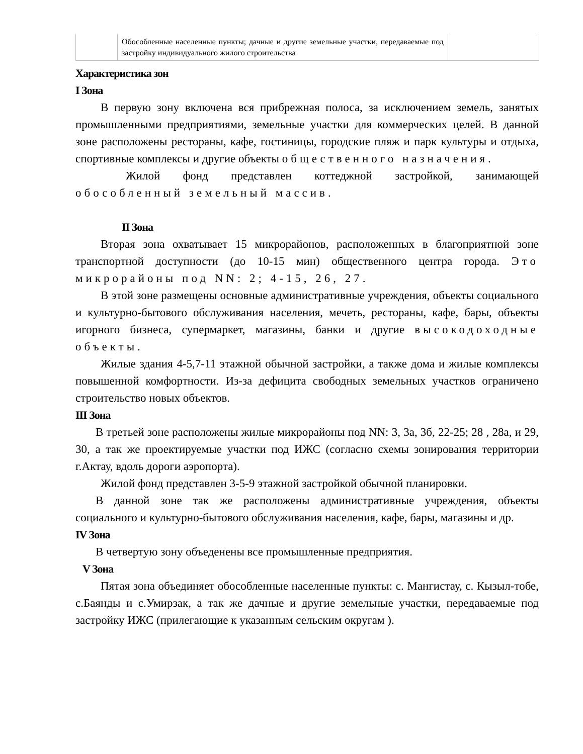| | Обособленные населенные пункты; дачные и другие земельные участки, передаваемые под застройку индивидуального жилого строительства | |
Характеристика зон
I Зона
В первую зону включена вся прибрежная полоса, за исключением земель, занятых промышленными предприятиями, земельные участки для коммерческих целей. В данной зоне расположены рестораны, кафе, гостиницы, городские пляж и парк культуры и отдыха, спортивные комплексы и другие объекты общественного назначения.
Жилой фонд представлен коттеджной застройкой, занимающей обособленный земельный массив.
II Зона
Вторая зона охватывает 15 микрорайонов, расположенных в благоприятной зоне транспортной доступности (до 10-15 мин) общественного центра города. Это микрорайоны под NN: 2; 4-15, 26, 27.
В этой зоне размещены основные административные учреждения, объекты социального и культурно-бытового обслуживания населения, мечеть, рестораны, кафе, бары, объекты игорного бизнеса, супермаркет, магазины, банки и другие высокодоходные объекты.
Жилые здания 4-5,7-11 этажной обычной застройки, а также дома и жилые комплексы повышенной комфортности. Из-за дефицита свободных земельных участков ограничено строительство новых объектов.
III Зона
В третьей зоне расположены жилые микрорайоны под NN: 3, 3а, 3б, 22-25; 28 , 28а, и 29, 30, а так же проектируемые участки под ИЖС (согласно схемы зонирования территории г.Актау, вдоль дороги аэропорта).
Жилой фонд представлен 3-5-9 этажной застройкой обычной планировки.
В данной зоне так же расположены административные учреждения, объекты социального и культурно-бытового обслуживания населения, кафе, бары, магазины и др.
IV Зона
В четвертую зону объеденены все промышленные предприятия.
V Зона
Пятая зона объединяет обособленные населенные пункты: с. Мангистау, с. Кызыл-тобе, с.Баянды и с.Умирзак, а так же дачные и другие земельные участки, передаваемые под застройку ИЖС (прилегающие к указанным сельским округам ).